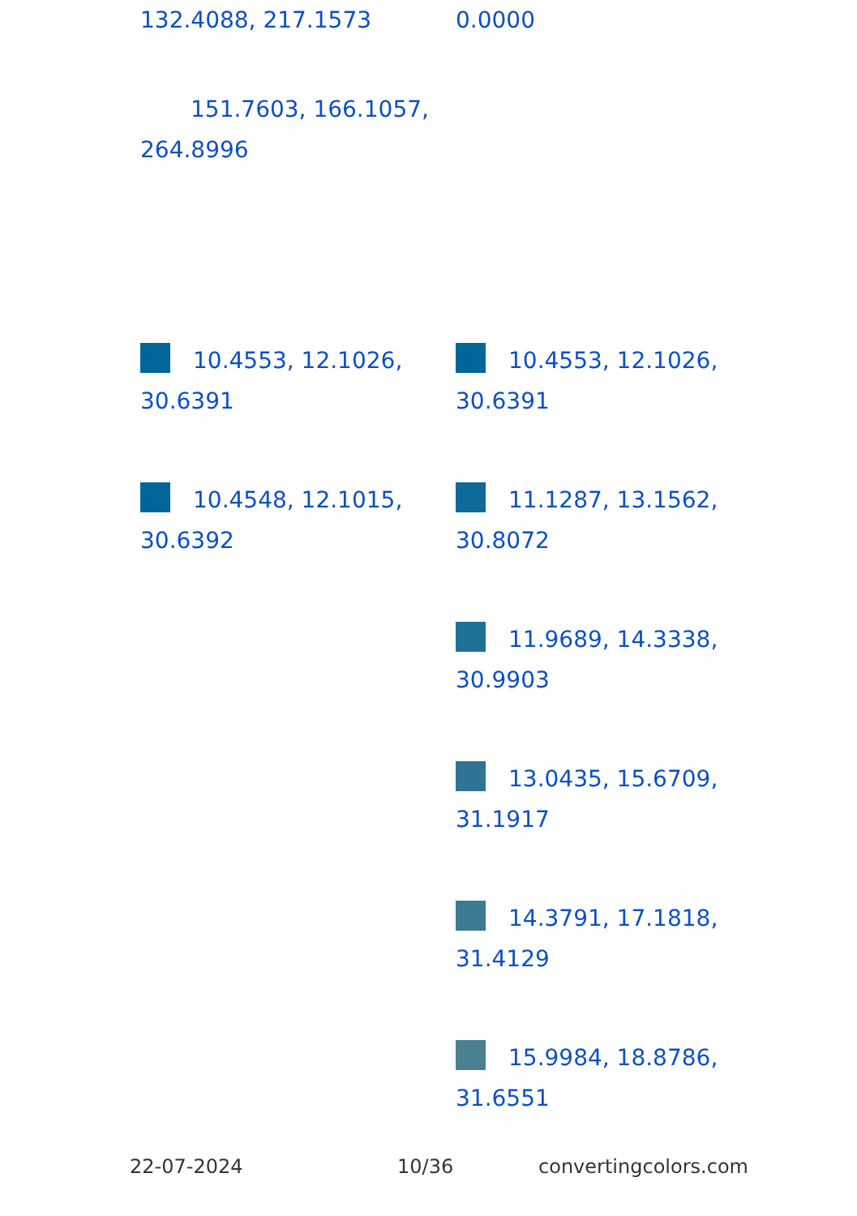132.4088, 217.1573
151.7603, 166.1057, 264.8996
0.0000
10.4553, 12.1026, 30.6391
10.4548, 12.1015, 30.6392
10.4553, 12.1026, 30.6391
11.1287, 13.1562, 30.8072
11.9689, 14.3338, 30.9903
13.0435, 15.6709, 31.1917
14.3791, 17.1818, 31.4129
15.9984, 18.8786, 31.6551
22-07-2024 10/36 convertingcolors.com